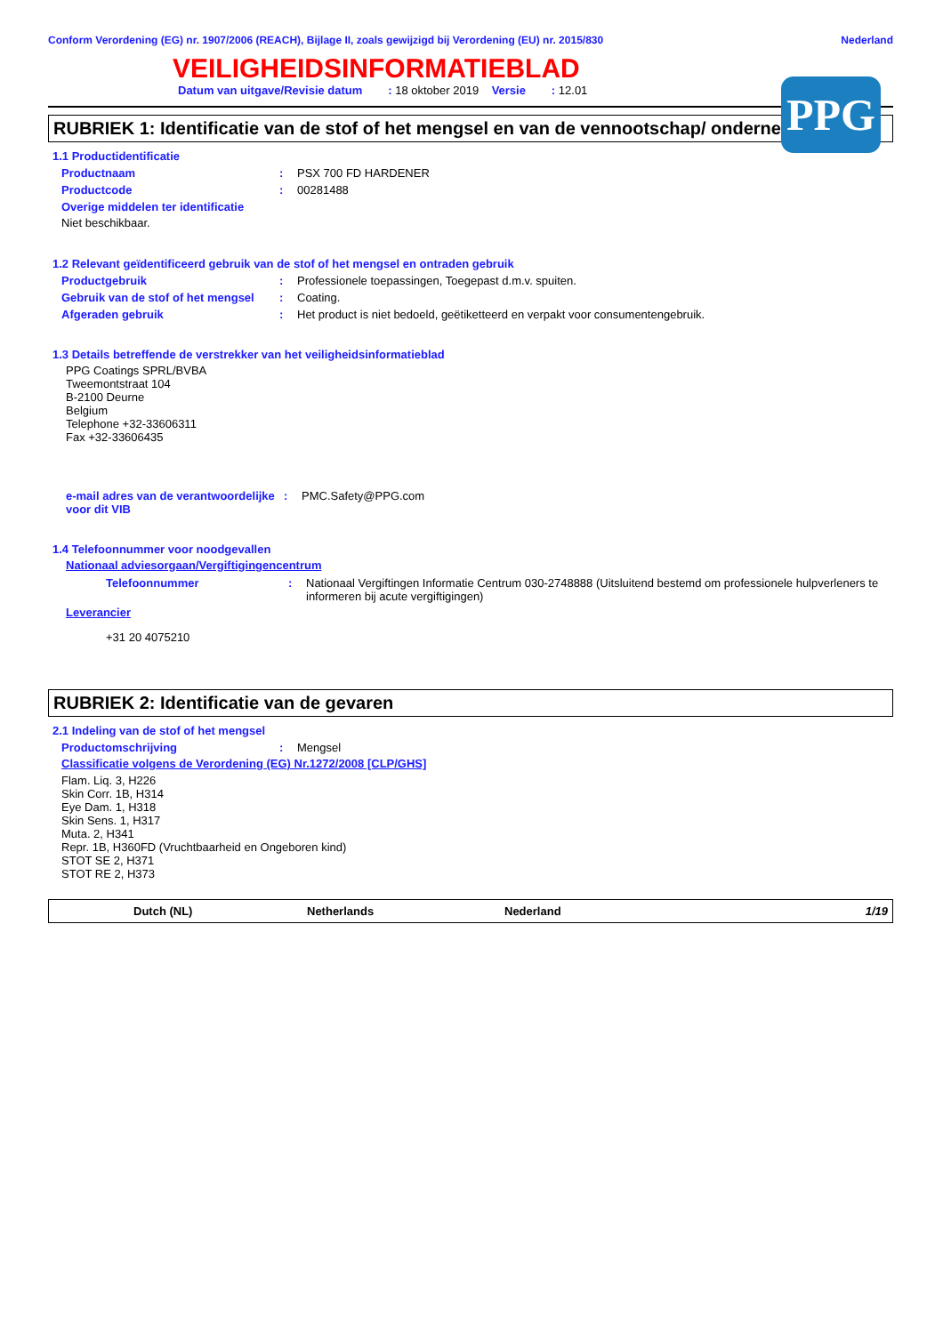Conform Verordening (EG) nr. 1907/2006 (REACH), Bijlage II, zoals gewijzigd bij Verordening (EU) nr. 2015/830 Nederland
VEILIGHEIDSINFORMATIEBLAD
PPG
Datum van uitgave/Revisie datum : 18 oktober 2019 Versie : 12.01
RUBRIEK 1: Identificatie van de stof of het mengsel en van de vennootschap/ onderneming
1.1 Productidentificatie
Productnaam: PSX 700 FD HARDENER
Productcode: 00281488
Overige middelen ter identificatie
Niet beschikbaar.
1.2 Relevant geïdentificeerd gebruik van de stof of het mengsel en ontraden gebruik
Productgebruik: Professionele toepassingen, Toegepast d.m.v. spuiten.
Gebruik van de stof of het mengsel: Coating.
Afgeraden gebruik: Het product is niet bedoeld, geëtiketteerd en verpakt voor consumentengebruik.
1.3 Details betreffende de verstrekker van het veiligheidsinformatieblad
PPG Coatings SPRL/BVBA
Tweemontstraat 104
B-2100 Deurne
Belgium
Telephone +32-33606311
Fax +32-33606435
e-mail adres van de verantwoordelijke voor dit VIB: PMC.Safety@PPG.com
1.4 Telefoonnummer voor noodgevallen
Nationaal adviesorgaan/Vergiftigingencentrum
Telefoonnummer: Nationaal Vergiftingen Informatie Centrum 030-2748888 (Uitsluitend bestemd om professionele hulpverleners te informeren bij acute vergiftigingen)
Leverancier
+31 20 4075210
RUBRIEK 2: Identificatie van de gevaren
2.1 Indeling van de stof of het mengsel
Productomschrijving: Mengsel
Classificatie volgens de Verordening (EG) Nr.1272/2008 [CLP/GHS]
Flam. Liq. 3, H226
Skin Corr. 1B, H314
Eye Dam. 1, H318
Skin Sens. 1, H317
Muta. 2, H341
Repr. 1B, H360FD (Vruchtbaarheid en Ongeboren kind)
STOT SE 2, H371
STOT RE 2, H373
Dutch (NL) Netherlands Nederland 1/19